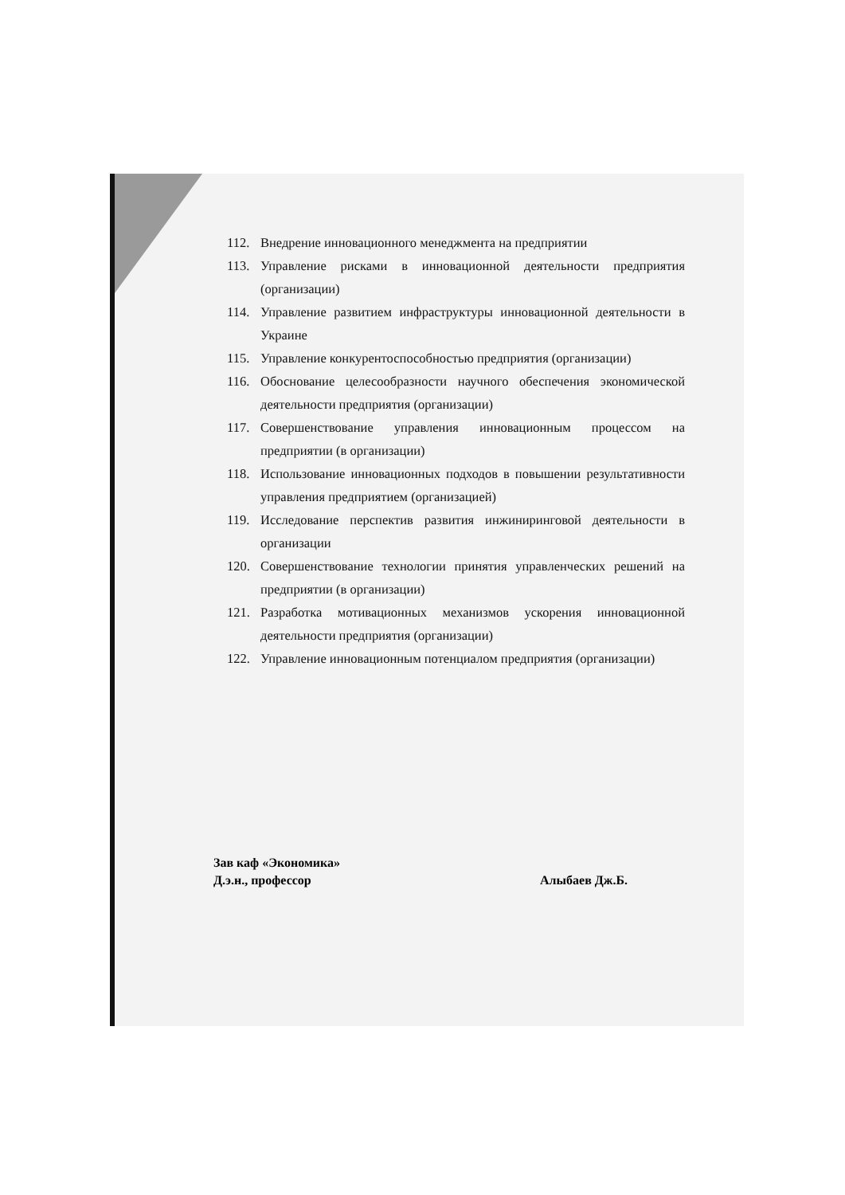112. Внедрение инновационного менеджмента на предприятии
113. Управление рисками в инновационной деятельности предприятия (организации)
114. Управление развитием инфраструктуры инновационной деятельности в Украине
115. Управление конкурентоспособностью предприятия (организации)
116. Обоснование целесообразности научного обеспечения экономической деятельности предприятия (организации)
117. Совершенствование управления инновационным процессом на предприятии (в организации)
118. Использование инновационных подходов в повышении результативности управления предприятием (организацией)
119. Исследование перспектив развития инжиниринговой деятельности в организации
120. Совершенствование технологии принятия управленческих решений на предприятии (в организации)
121. Разработка мотивационных механизмов ускорения инновационной деятельности предприятия (организации)
122. Управление инновационным потенциалом предприятия (организации)
Зав каф «Экономика»
Д.э.н., профессор Алыбаев Дж.Б.